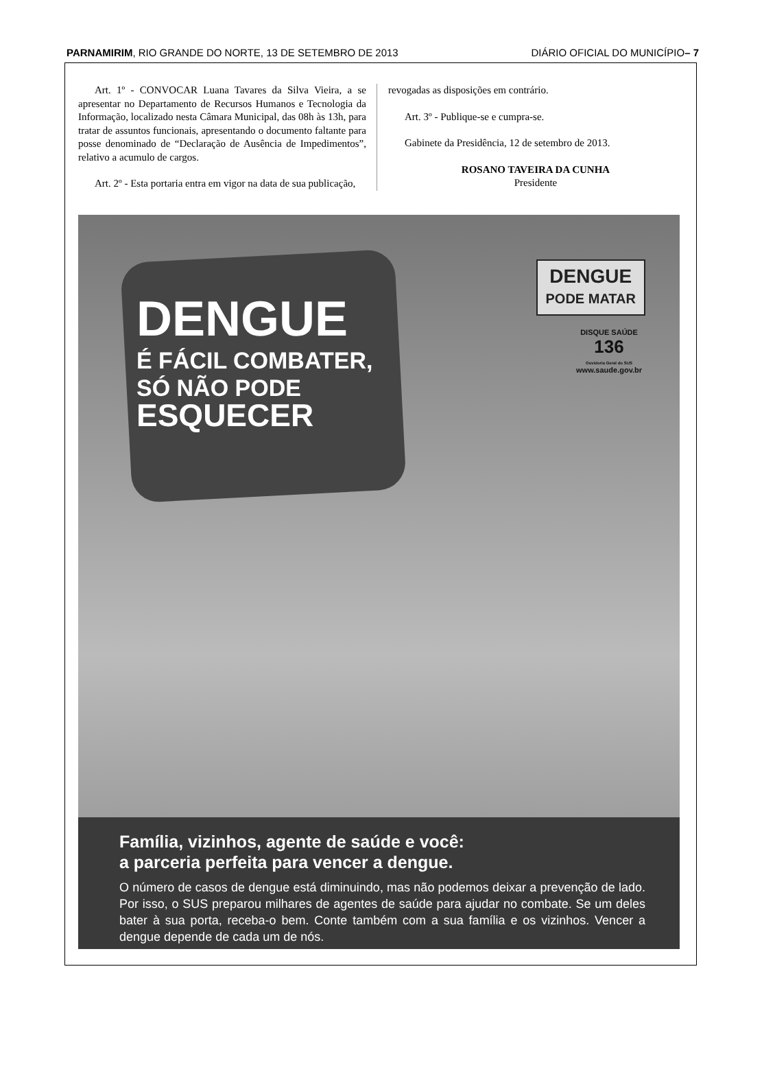PARNAMIRIM, RIO GRANDE DO NORTE, 13 DE SETEMBRO DE 2013 DIÁRIO OFICIAL DO MUNICÍPIO– 7
Art. 1º - CONVOCAR Luana Tavares da Silva Vieira, a se apresentar no Departamento de Recursos Humanos e Tecnologia da Informação, localizado nesta Câmara Municipal, das 08h às 13h, para tratar de assuntos funcionais, apresentando o documento faltante para posse denominado de “Declaração de Ausência de Impedimentos”, relativo a acumulo de cargos.
Art. 2º - Esta portaria entra em vigor na data de sua publicação,
revogadas as disposições em contrário.
Art. 3º - Publique-se e cumpra-se.
Gabinete da Presidência, 12 de setembro de 2013.
ROSANO TAVEIRA DA CUNHA
Presidente
DENGUE
É FÁCIL COMBATER,
SÓ NÃO PODE
ESQUECER
DENGUE
PODE MATAR
DISQUE SAÚDE
136
Ouvidoria Geral do SUS
www.saude.gov.br
Família, vizinhos, agente de saúde e você:
a parceria perfeita para vencer a dengue.
O número de casos de dengue está diminuindo, mas não podemos deixar a prevenção de lado. Por isso, o SUS preparou milhares de agentes de saúde para ajudar no combate. Se um deles bater à sua porta, receba-o bem. Conte também com a sua família e os vizinhos. Vencer a dengue depende de cada um de nós.